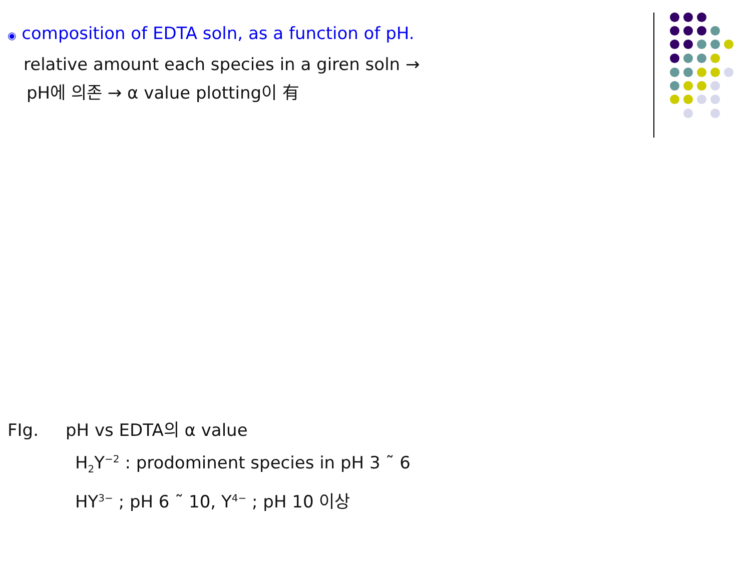◉ composition of EDTA soln, as a function of pH.
relative amount each species in a giren soln →
pH에 의존 → α value plotting이 有
FIg. pH vs EDTA의 α value
H<sub>2</sub>Y<sup>−2</sup> : prodominent species in pH 3 ˜ 6
HY<sup>3−</sup> ; pH 6 ˜ 10, Y<sup>4−</sup> ; pH 10 이상